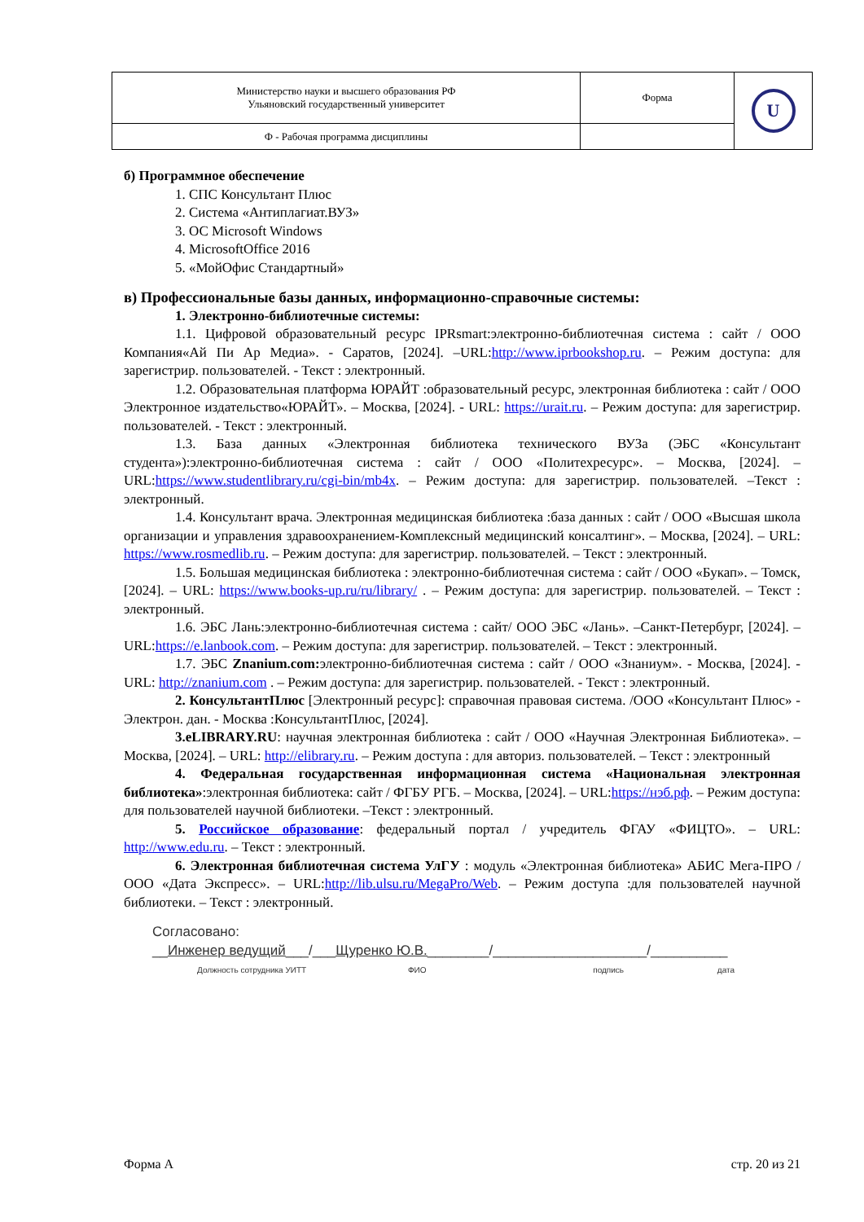| Министерство науки и высшего образования РФ Ульяновский государственный университет | Форма | U |
| Ф - Рабочая программа дисциплины | | |
б) Программное обеспечение
1. СПС Консультант Плюс
2. Система «Антиплагиат.ВУЗ»
3. ОС Microsoft Windows
4. MicrosoftOffice 2016
5. «МойОфис Стандартный»
в) Профессиональные базы данных, информационно-справочные системы:
1. Электронно-библиотечные системы:
1.1. Цифровой образовательный ресурс IPRsmart:электронно-библиотечная система : сайт / ООО Компания«Ай Пи Ар Медиа». - Саратов, [2024]. –URL:http://www.iprbookshop.ru. – Режим доступа: для зарегистрир. пользователей. - Текст : электронный.
1.2. Образовательная платформа ЮРАЙТ :образовательный ресурс, электронная библиотека : сайт / ООО Электронное издательство«ЮРАЙТ». – Москва, [2024]. - URL: https://urait.ru. – Режим доступа: для зарегистрир. пользователей. - Текст : электронный.
1.3. База данных «Электронная библиотека технического ВУЗа (ЭБС «Консультант студента»):электронно-библиотечная система : сайт / ООО «Политехресурс». – Москва, [2024]. – URL:https://www.studentlibrary.ru/cgi-bin/mb4x. – Режим доступа: для зарегистрир. пользователей. –Текст : электронный.
1.4. Консультант врача. Электронная медицинская библиотека :база данных : сайт / ООО «Высшая школа организации и управления здравоохранением-Комплексный медицинский консалтинг». – Москва, [2024]. – URL: https://www.rosmedlib.ru. – Режим доступа: для зарегистрир. пользователей. – Текст : электронный.
1.5. Большая медицинская библиотека : электронно-библиотечная система : сайт / ООО «Букап». – Томск, [2024]. – URL: https://www.books-up.ru/ru/library/ . – Режим доступа: для зарегистрир. пользователей. – Текст : электронный.
1.6. ЭБС Лань:электронно-библиотечная система : сайт/ ООО ЭБС «Лань». –Санкт-Петербург, [2024]. –URL:https://e.lanbook.com. – Режим доступа: для зарегистрир. пользователей. – Текст : электронный.
1.7. ЭБС Znanium.com: электронно-библиотечная система : сайт / ООО «Знаниум». - Москва, [2024]. - URL: http://znanium.com . – Режим доступа: для зарегистрир. пользователей. - Текст : электронный.
2. КонсультантПлюс [Электронный ресурс]: справочная правовая система. /ООО «Консультант Плюс» - Электрон. дан. - Москва :КонсультантПлюс, [2024].
3.eLIBRARY.RU: научная электронная библиотека : сайт / ООО «Научная Электронная Библиотека». – Москва, [2024]. – URL: http://elibrary.ru. – Режим доступа : для авториз. пользователей. – Текст : электронный
4. Федеральная государственная информационная система «Национальная электронная библиотека»:электронная библиотека: сайт / ФГБУ РГБ. – Москва, [2024]. – URL:https://нэб.рф. – Режим доступа: для пользователей научной библиотеки. –Текст : электронный.
5. Российское образование: федеральный портал / учредитель ФГАУ «ФИЦТО». – URL: http://www.edu.ru. – Текст : электронный.
6. Электронная библиотечная система УлГУ : модуль «Электронная библиотека» АБИС Мега-ПРО / ООО «Дата Экспресс». – URL:http://lib.ulsu.ru/MegaPro/Web. – Режим доступа :для пользователей научной библиотеки. – Текст : электронный.
Согласовано:
__Инженер ведущий___/___Щуренко Ю.В.________/____________________/__________
Должность сотрудника УИТТ ФИО подпись дата
Форма А стр. 20 из 21